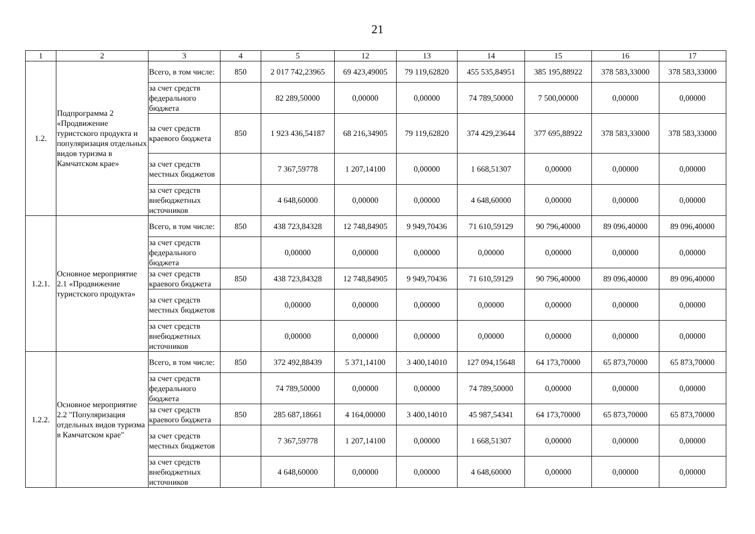21
| 1 | 2 | 3 | 4 | 5 | 12 | 13 | 14 | 15 | 16 | 17 |
| --- | --- | --- | --- | --- | --- | --- | --- | --- | --- | --- |
| 1.2. | Подпрограмма 2 «Продвижение туристского продукта и популяризация отдельных видов туризма в Камчатском крае» | Всего, в том числе: | 850 | 2 017 742,23965 | 69 423,49005 | 79 119,62820 | 455 535,84951 | 385 195,88922 | 378 583,33000 | 378 583,33000 |
| | | за счет средств федерального бюджета | | 82 289,50000 | 0,00000 | 0,00000 | 74 789,50000 | 7 500,00000 | 0,00000 | 0,00000 |
| | | за счет средств краевого бюджета | 850 | 1 923 436,54187 | 68 216,34905 | 79 119,62820 | 374 429,23644 | 377 695,88922 | 378 583,33000 | 378 583,33000 |
| | | за счет средств местных бюджетов | | 7 367,59778 | 1 207,14100 | 0,00000 | 1 668,51307 | 0,00000 | 0,00000 | 0,00000 |
| | | за счет средств внебюджетных источников | | 4 648,60000 | 0,00000 | 0,00000 | 4 648,60000 | 0,00000 | 0,00000 | 0,00000 |
| 1.2.1. | Основное мероприятие 2.1 «Продвижение туристского продукта» | Всего, в том числе: | 850 | 438 723,84328 | 12 748,84905 | 9 949,70436 | 71 610,59129 | 90 796,40000 | 89 096,40000 | 89 096,40000 |
| | | за счет средств федерального бюджета | | 0,00000 | 0,00000 | 0,00000 | 0,00000 | 0,00000 | 0,00000 | 0,00000 |
| | | за счет средств краевого бюджета | 850 | 438 723,84328 | 12 748,84905 | 9 949,70436 | 71 610,59129 | 90 796,40000 | 89 096,40000 | 89 096,40000 |
| | | за счет средств местных бюджетов | | 0,00000 | 0,00000 | 0,00000 | 0,00000 | 0,00000 | 0,00000 | 0,00000 |
| | | за счет средств внебюджетных источников | | 0,00000 | 0,00000 | 0,00000 | 0,00000 | 0,00000 | 0,00000 | 0,00000 |
| 1.2.2. | Основное мероприятие 2.2 "Популяризация отдельных видов туризма в Камчатском крае" | Всего, в том числе: | 850 | 372 492,88439 | 5 371,14100 | 3 400,14010 | 127 094,15648 | 64 173,70000 | 65 873,70000 | 65 873,70000 |
| | | за счет средств федерального бюджета | | 74 789,50000 | 0,00000 | 0,00000 | 74 789,50000 | 0,00000 | 0,00000 | 0,00000 |
| | | за счет средств краевого бюджета | 850 | 285 687,18661 | 4 164,00000 | 3 400,14010 | 45 987,54341 | 64 173,70000 | 65 873,70000 | 65 873,70000 |
| | | за счет средств местных бюджетов | | 7 367,59778 | 1 207,14100 | 0,00000 | 1 668,51307 | 0,00000 | 0,00000 | 0,00000 |
| | | за счет средств внебюджетных источников | | 4 648,60000 | 0,00000 | 0,00000 | 4 648,60000 | 0,00000 | 0,00000 | 0,00000 |